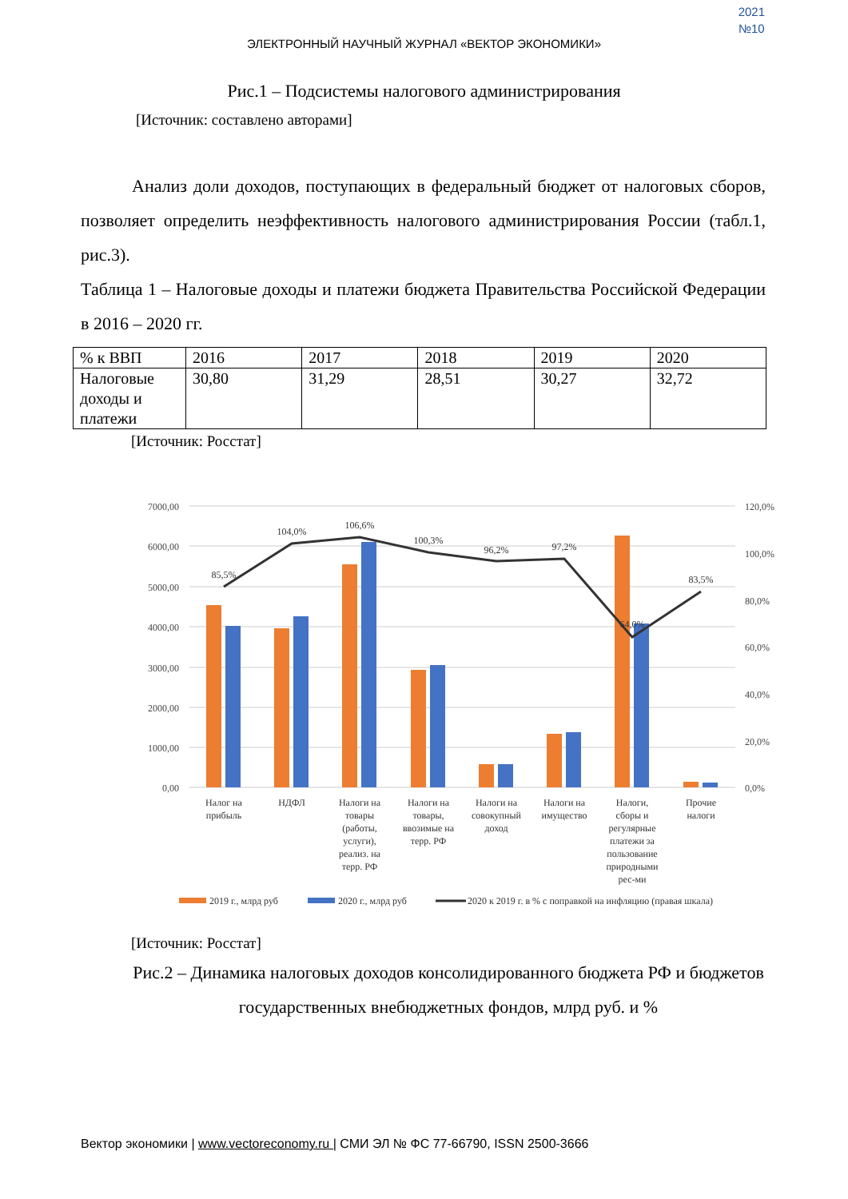2021
№10
ЭЛЕКТРОННЫЙ НАУЧНЫЙ ЖУРНАЛ «ВЕКТОР ЭКОНОМИКИ»
Рис.1 – Подсистемы налогового администрирования
[Источник: составлено авторами]
Анализ доли доходов, поступающих в федеральный бюджет от налоговых сборов, позволяет определить неэффективность налогового администрирования России (табл.1, рис.3).
Таблица 1 – Налоговые доходы и платежи бюджета Правительства Российской Федерации в 2016 – 2020 гг.
| % к ВВП | 2016 | 2017 | 2018 | 2019 | 2020 |
| Налоговые доходы и платежи | 30,80 | 31,29 | 28,51 | 30,27 | 32,72 |
[Источник: Росстат]
7000,00
6000,00
5000,00
4000,00
3000,00
2000,00
1000,00
0,00
120,0%
100,0%
80,0%
60,0%
40,0%
20,0%
0,0%
85,5%
104,0%
106,6%
100,3%
96,2%
97,2%
64,0%
83,5%
Налог на прибыль
НДФЛ
Налоги на товары (работы, услуги), реализ. на терр. РФ
Налоги на товары, ввозимые на терр. РФ
Налоги на совокупный доход
Налоги на имущество
Налоги, сборы и регулярные платежи за пользование природными рес-ми
Прочие налоги
2019 г., млрд руб
2020 г., млрд руб
2020 к 2019 г. в % с поправкой на инфляцию (правая шкала)
[Источник: Росстат]
Рис.2 – Динамика налоговых доходов консолидированного бюджета РФ и бюджетов государственных внебюджетных фондов, млрд руб. и %
Вектор экономики | www.vectoreconomy.ru | СМИ ЭЛ № ФС 77-66790, ISSN 2500-3666